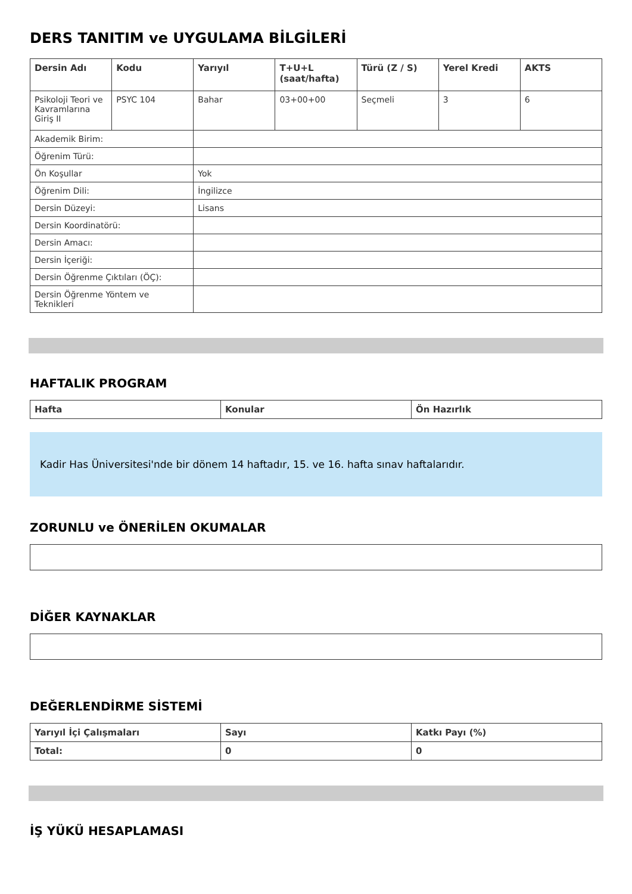DERS TANITIM ve UYGULAMA BİLGİLERİ
| Dersin Adı | Kodu | Yarıyıl | T+U+L (saat/hafta) | Türü (Z / S) | Yerel Kredi | AKTS |
| --- | --- | --- | --- | --- | --- | --- |
| Psikoloji Teori ve Kavramlarına Giriş II | PSYC 104 | Bahar | 03+00+00 | Seçmeli | 3 | 6 |
| Akademik Birim: | | | | | | |
| Öğrenim Türü: | | | | | | |
| Ön Koşullar | | Yok | | | | |
| Öğrenim Dili: | | İngilizce | | | | |
| Dersin Düzeyi: | | Lisans | | | | |
| Dersin Koordinatörü: | | | | | | |
| Dersin Amacı: | | | | | | |
| Dersin İçeriği: | | | | | | |
| Dersin Öğrenme Çıktıları (ÖÇ): | | | | | | |
| Dersin Öğrenme Yöntem ve Teknikleri | | | | | | |
HAFTALIK PROGRAM
| Hafta | Konular | Ön Hazırlık |
| --- | --- | --- |
Kadir Has Üniversitesi'nde bir dönem 14 haftadır, 15. ve 16. hafta sınav haftalarıdır.
ZORUNLU ve ÖNERİLEN OKUMALAR
DİĞER KAYNAKLAR
DEĞERLENDİRME SİSTEMİ
| Yarıyıl İçi Çalışmaları | Sayı | Katkı Payı (%) |
| --- | --- | --- |
| Total: | 0 | 0 |
İŞ YÜKÜ HESAPLAMASI